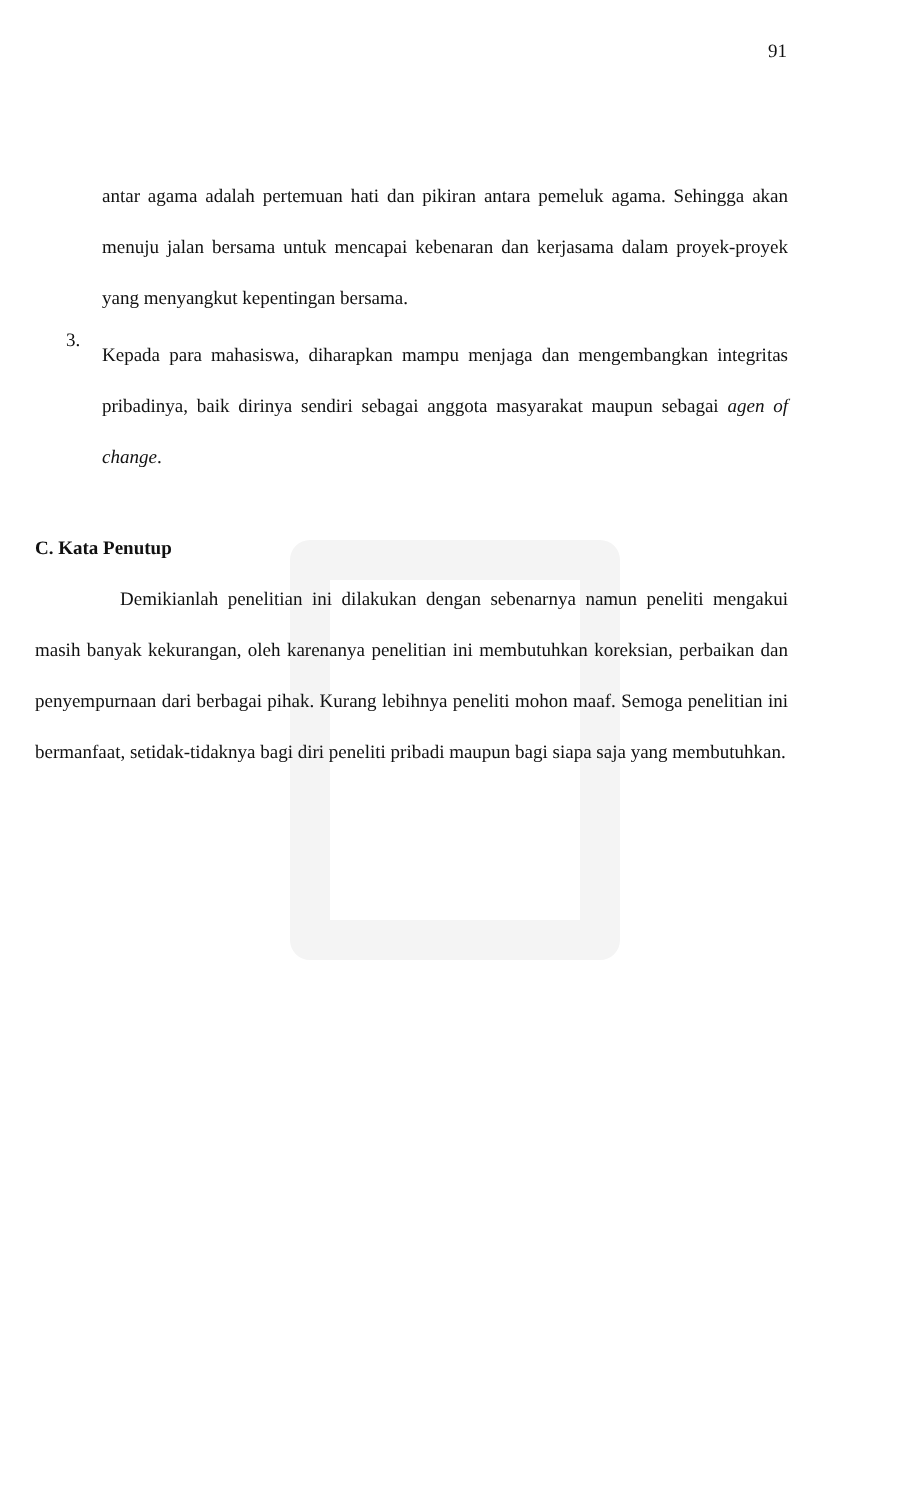91
antar agama adalah pertemuan hati dan pikiran antara pemeluk agama. Sehingga akan menuju jalan bersama untuk mencapai kebenaran dan kerjasama dalam proyek-proyek yang menyangkut kepentingan bersama.
3.
Kepada para mahasiswa, diharapkan mampu menjaga dan mengembangkan integritas pribadinya, baik dirinya sendiri sebagai anggota masyarakat maupun sebagai agen of change.
C. Kata Penutup
Demikianlah penelitian ini dilakukan dengan sebenarnya namun peneliti mengakui masih banyak kekurangan, oleh karenanya penelitian ini membutuhkan koreksian, perbaikan dan penyempurnaan dari berbagai pihak. Kurang lebihnya peneliti mohon maaf. Semoga penelitian ini bermanfaat, setidak-tidaknya bagi diri peneliti pribadi maupun bagi siapa saja yang membutuhkan.